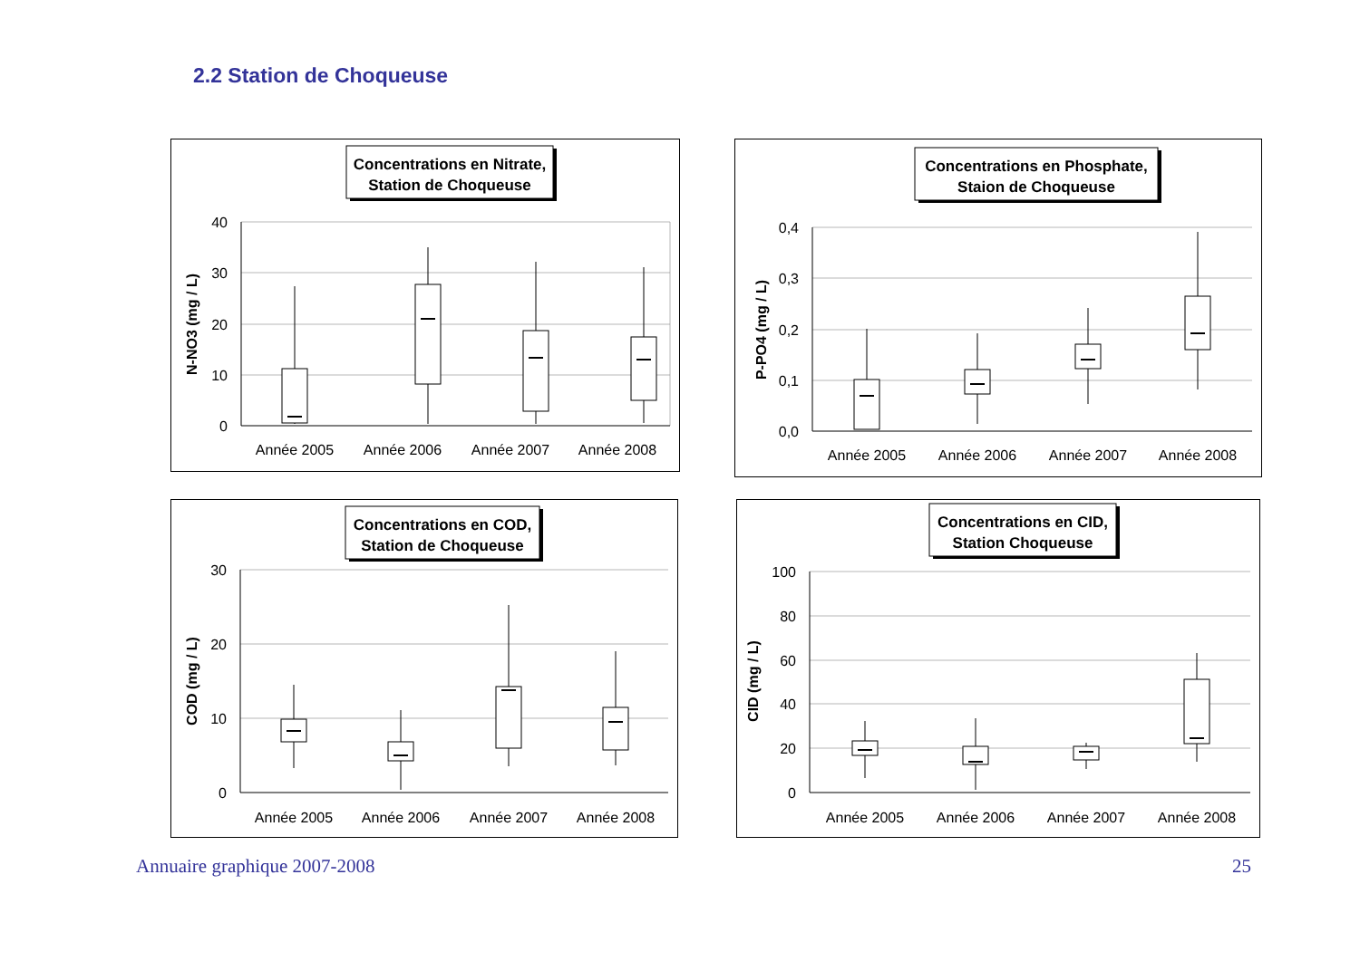2.2 Station de Choqueuse
Concentrations en Nitrate,
Station de Choqueuse
40
30
20
10
0
N-NO3 (mg / L)
Année 2005
Année 2006
Année 2007
Année 2008
Concentrations en Phosphate,
Staion de Choqueuse
0,4
0,3
0,2
0,1
0,0
P-PO4 (mg / L)
Année 2005
Année 2006
Année 2007
Année 2008
Concentrations en COD,
Station de Choqueuse
30
20
10
0
COD (mg / L)
Année 2005
Année 2006
Année 2007
Année 2008
Concentrations en CID,
Station Choqueuse
100
80
60
40
20
0
CID (mg / L)
Année 2005
Année 2006
Année 2007
Année 2008
Annuaire graphique 2007-2008 25